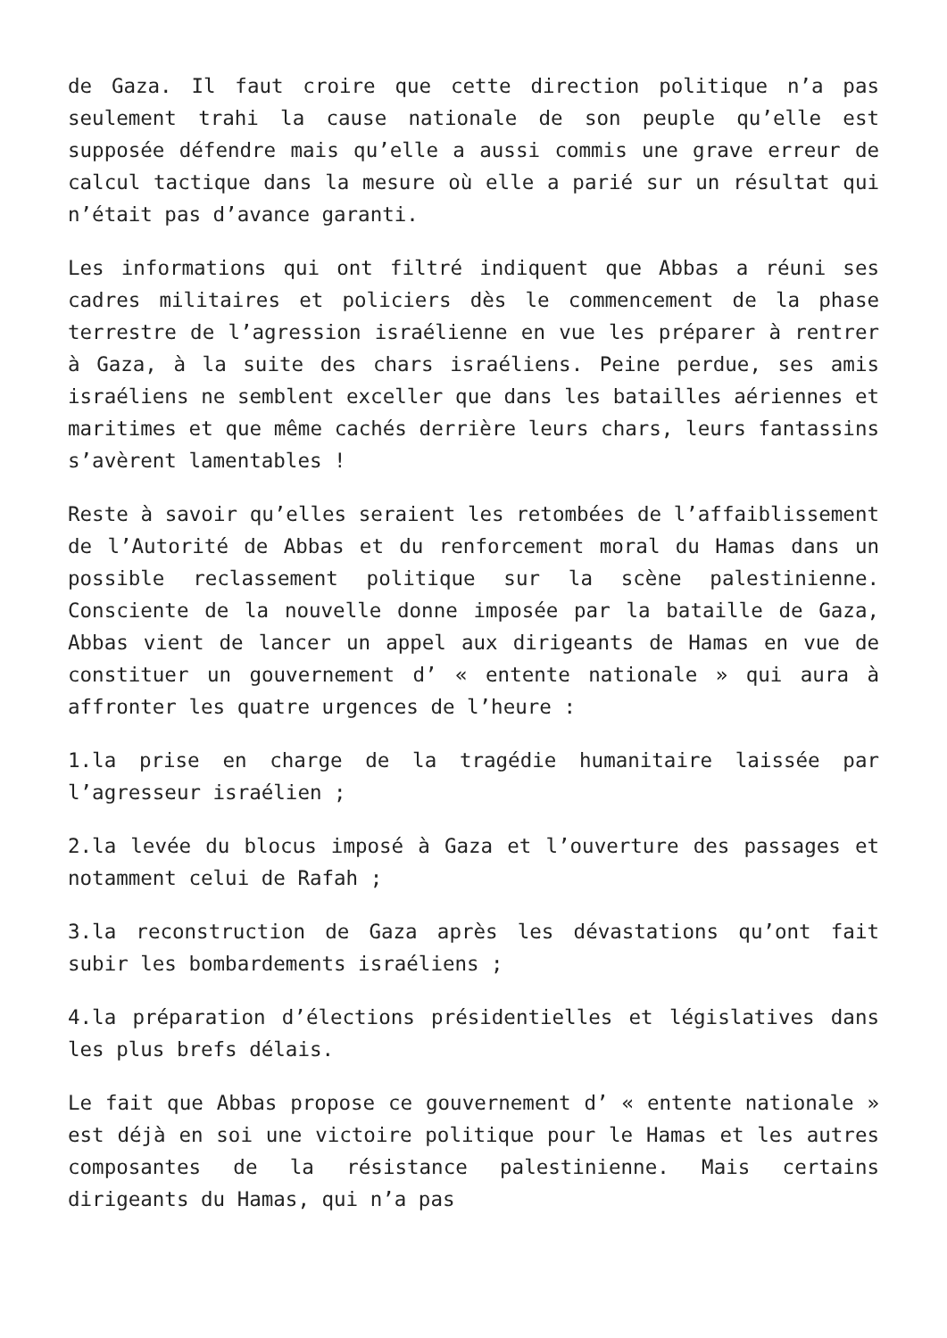de Gaza. Il faut croire que cette direction politique n’a pas seulement trahi la cause nationale de son peuple qu’elle est supposée défendre mais qu’elle a aussi commis une grave erreur de calcul tactique dans la mesure où elle a parié sur un résultat qui n’était pas d’avance garanti.
Les informations qui ont filtré indiquent que Abbas a réuni ses cadres militaires et policiers dès le commencement de la phase terrestre de l’agression israélienne en vue les préparer à rentrer à Gaza, à la suite des chars israéliens. Peine perdue, ses amis israéliens ne semblent exceller que dans les batailles aériennes et maritimes et que même cachés derrière leurs chars, leurs fantassins s’avèrent lamentables !
Reste à savoir qu’elles seraient les retombées de l’affaiblissement de l’Autorité de Abbas et du renforcement moral du Hamas dans un possible reclassement politique sur la scène palestinienne. Consciente de la nouvelle donne imposée par la bataille de Gaza, Abbas vient de lancer un appel aux dirigeants de Hamas en vue de constituer un gouvernement d’ « entente nationale » qui aura à affronter les quatre urgences de l’heure :
1.la prise en charge de la tragédie humanitaire laissée par l’agresseur israélien ;
2.la levée du blocus imposé à Gaza et l’ouverture des passages et notamment celui de Rafah ;
3.la reconstruction de Gaza après les dévastations qu’ont fait subir les bombardements israéliens ;
4.la préparation d’élections présidentielles et législatives dans les plus brefs délais.
Le fait que Abbas propose ce gouvernement d’ « entente nationale » est déjà en soi une victoire politique pour le Hamas et les autres composantes de la résistance palestinienne. Mais certains dirigeants du Hamas, qui n’a pas